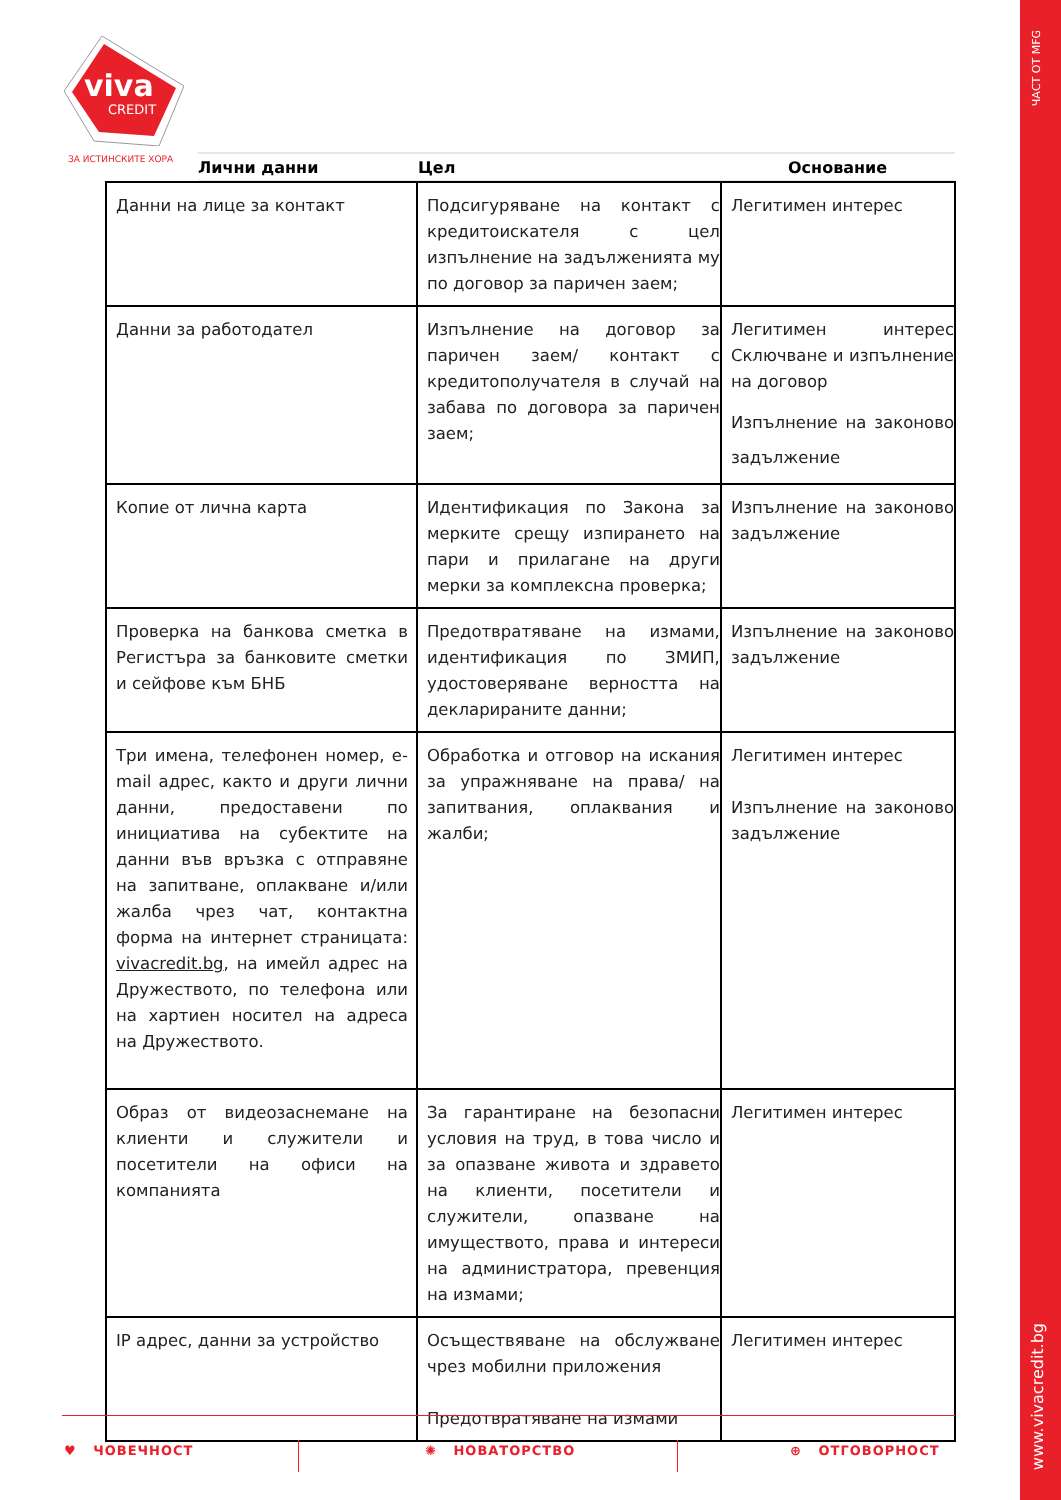ЧАСТ ОТ MFG
www.vivacredit.bg
viva
CREDIT
ЗА ИСТИНСКИТЕ ХОРА Лични данни Цел Основание
| Данни на лице за контакт | Подсигуряване на контакт с кредитоискателя с цел изпълнение на задълженията му по договор за паричен заем; | Легитимен интерес |
| Данни за работодател | Изпълнение на договор за паричен заем/ контакт с кредитополучателя в случай на забава по договора за паричен заем; | Легитимен интерес Сключване и изпълнение на договор Изпълнение на законово задължение |
| Копие от лична карта | Идентификация по Закона за мерките срещу изпирането на пари и прилагане на други мерки за комплексна проверка; | Изпълнение на законово задължение |
| Проверка на банкова сметка в Регистъра за банковите сметки и сейфове към БНБ | Предотвратяване на измами, идентификация по ЗМИП, удостоверяване верността на декларираните данни; | Изпълнение на законово задължение |
| Три имена, телефонен номер, e-mail адрес, както и други лични данни, предоставени по инициатива на субектите на данни във връзка с отправяне на запитване, оплакване и/или жалба чрез чат, контактна форма на интернет страницата: vivacredit.bg , на имейл адрес на Дружеството, по телефона или на хартиен носител на адреса на Дружеството. | Обработка и отговор на искания за упражняване на права/ на запитвания, оплаквания и жалби; | Легитимен интерес Изпълнение на законово задължение |
| Образ от видеозаснемане на клиенти и служители и посетители на офиси на компанията | За гарантиране на безопасни условия на труд, в това число и за опазване живота и здравето на клиенти, посетители и служители, опазване на имуществото, права и интереси на администратора, превенция на измами; | Легитимен интерес |
| IP адрес, данни за устройство | Осъществяване на обслужване чрез мобилни приложения Предотвратяване на измами | Легитимен интерес |
♥ ЧОВЕЧНОСТ ✺ НОВАТОРСТВО ⊕ ОТГОВОРНОСТ